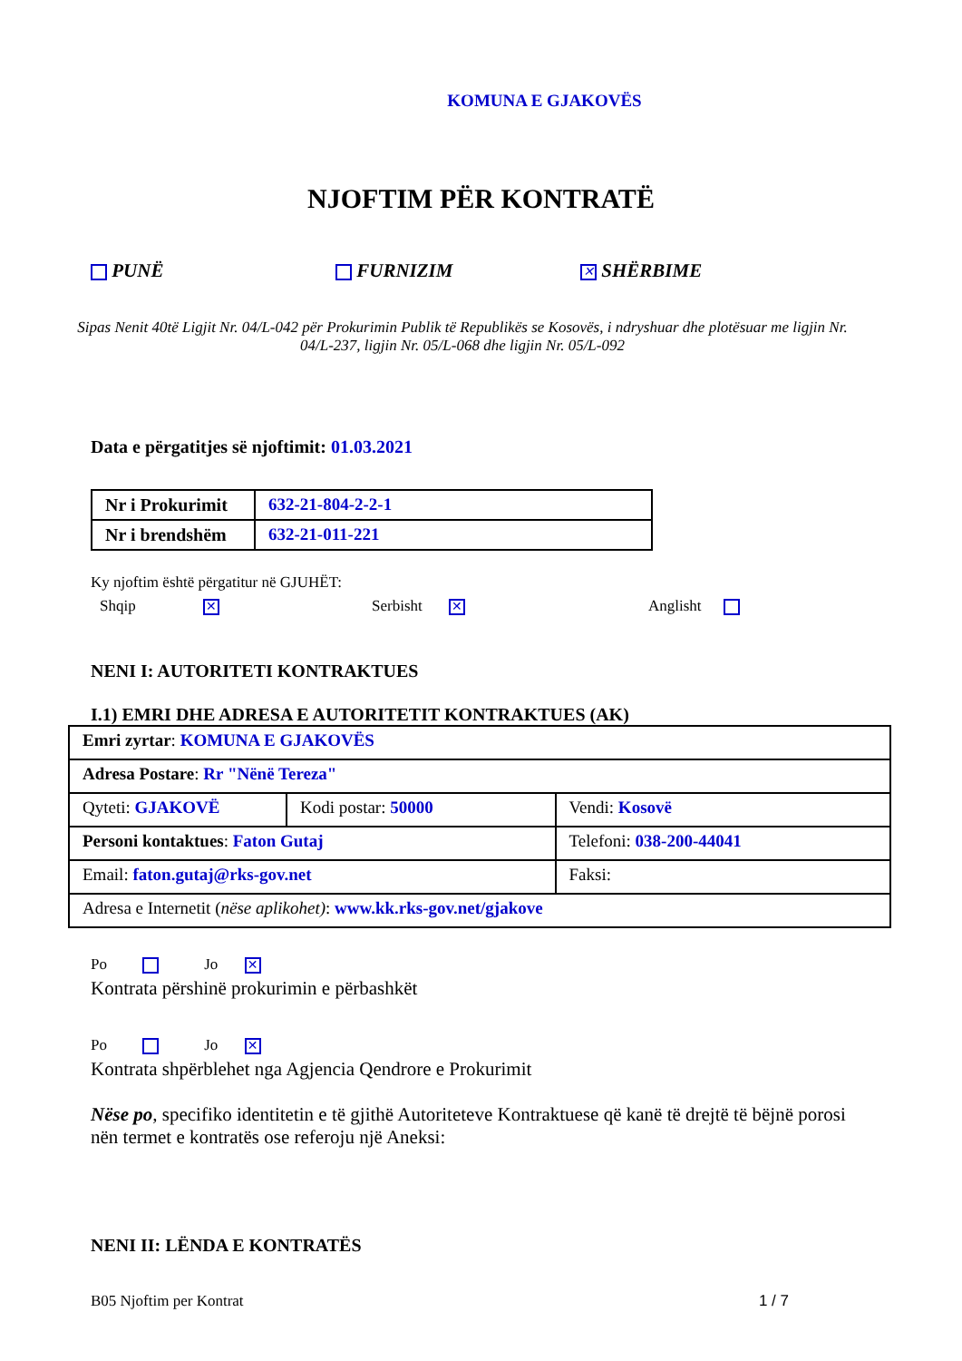KOMUNA E GJAKOVËS
NJOFTIM PËR KONTRATË
PUNË FURNIZIM
✕ SHËRBIME
Sipas Nenit 40të Ligjit Nr. 04/L-042 për Prokurimin Publik të Republikës se Kosovës, i ndryshuar dhe plotësuar me ligjin Nr. 04/L-237, ligjin Nr. 05/L-068 dhe ligjin Nr. 05/L-092
Data e përgatitjes së njoftimit: 01.03.2021
| Nr i Prokurimit | 632-21-804-2-2-1 |
| Nr i brendshëm | 632-21-011-221 |
Ky njoftim është përgatitur në GJUHËT:
Shqip ✕
Serbisht ✕
Anglisht
NENI I: AUTORITETI KONTRAKTUES
I.1) EMRI DHE ADRESA E AUTORITETIT KONTRAKTUES (AK)
| Emri zyrtar : KOMUNA E GJAKOVËS | | | |
| Adresa Postare : Rr "Nënë Tereza" | | | |
| Qyteti: GJAKOVË | Kodi postar: 50000 | | Vendi: Kosovë |
| Personi kontaktues : Faton Gutaj | | Telefoni: 038-200-44041 | |
| Email: faton.gutaj@rks-gov.net | | Faksi: | |
| Adresa e Internetit ( nëse aplikohet) : www.kk.rks-gov.net/gjakove | | | |
Po Jo ✕
Kontrata përshinë prokurimin e përbashkët
Po Jo ✕
Kontrata shpërblehet nga Agjencia Qendrore e Prokurimit
Nëse po, specifiko identitetin e të gjithë Autoriteteve Kontraktuese që kanë të drejtë të bëjnë porosi nën termet e kontratës ose referoju një Aneksi:
NENI II: LËNDA E KONTRATËS
B05 Njoftim per Kontrat 1 / 7